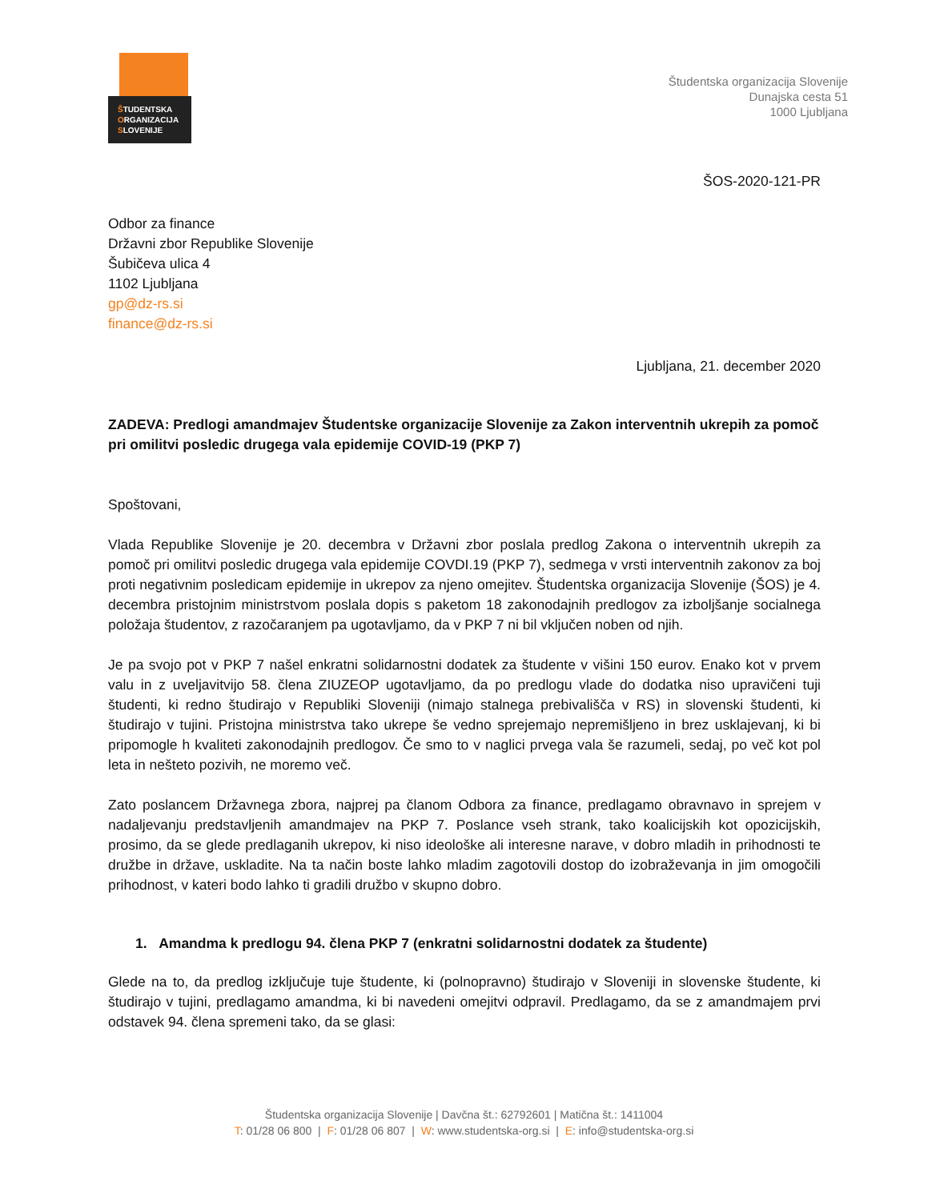ŠTUDENTSKA
ORGANIZACIJA
SLOVENIJE
Študentska organizacija Slovenije
Dunajska cesta 51
1000 Ljubljana
ŠOS-2020-121-PR
Odbor za finance
Državni zbor Republike Slovenije
Šubičeva ulica 4
1102 Ljubljana
gp@dz-rs.si
finance@dz-rs.si
Ljubljana, 21. december 2020
ZADEVA: Predlogi amandmajev Študentske organizacije Slovenije za Zakon interventnih ukrepih za pomoč pri omilitvi posledic drugega vala epidemije COVID-19 (PKP 7)
Spoštovani,
Vlada Republike Slovenije je 20. decembra v Državni zbor poslala predlog Zakona o interventnih ukrepih za pomoč pri omilitvi posledic drugega vala epidemije COVDI.19 (PKP 7), sedmega v vrsti interventnih zakonov za boj proti negativnim posledicam epidemije in ukrepov za njeno omejitev. Študentska organizacija Slovenije (ŠOS) je 4. decembra pristojnim ministrstvom poslala dopis s paketom 18 zakonodajnih predlogov za izboljšanje socialnega položaja študentov, z razočaranjem pa ugotavljamo, da v PKP 7 ni bil vključen noben od njih.
Je pa svojo pot v PKP 7 našel enkratni solidarnostni dodatek za študente v višini 150 eurov. Enako kot v prvem valu in z uveljavitvijo 58. člena ZIUZEOP ugotavljamo, da po predlogu vlade do dodatka niso upravičeni tuji študenti, ki redno študirajo v Republiki Sloveniji (nimajo stalnega prebivališča v RS) in slovenski študenti, ki študirajo v tujini. Pristojna ministrstva tako ukrepe še vedno sprejemajo nepremišljeno in brez usklajevanj, ki bi pripomogle h kvaliteti zakonodajnih predlogov. Če smo to v naglici prvega vala še razumeli, sedaj, po več kot pol leta in nešteto pozivih, ne moremo več.
Zato poslancem Državnega zbora, najprej pa članom Odbora za finance, predlagamo obravnavo in sprejem v nadaljevanju predstavljenih amandmajev na PKP 7. Poslance vseh strank, tako koalicijskih kot opozicijskih, prosimo, da se glede predlaganih ukrepov, ki niso ideološke ali interesne narave, v dobro mladih in prihodnosti te družbe in države, uskladite. Na ta način boste lahko mladim zagotovili dostop do izobraževanja in jim omogočili prihodnost, v kateri bodo lahko ti gradili družbo v skupno dobro.
1. Amandma k predlogu 94. člena PKP 7 (enkratni solidarnostni dodatek za študente)
Glede na to, da predlog izključuje tuje študente, ki (polnopravno) študirajo v Sloveniji in slovenske študente, ki študirajo v tujini, predlagamo amandma, ki bi navedeni omejitvi odpravil. Predlagamo, da se z amandmajem prvi odstavek 94. člena spremeni tako, da se glasi:
Študentska organizacija Slovenije | Davčna št.: 62792601 | Matična št.: 1411004
T: 01/28 06 800 | F: 01/28 06 807 | W: www.studentska-org.si | E: info@studentska-org.si